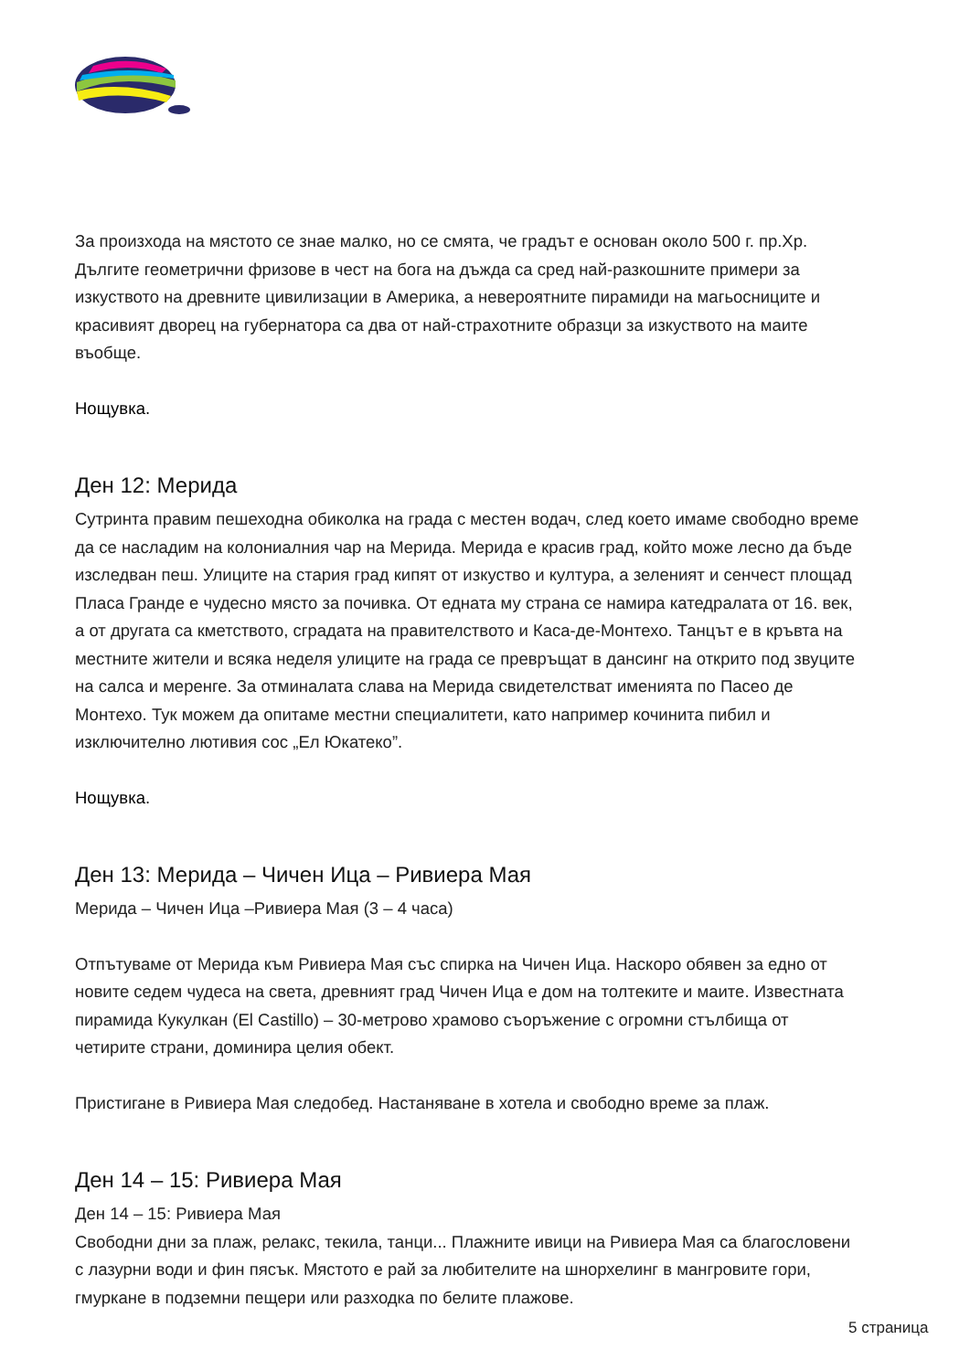За произхода на мястото се знае малко, но се смята, че градът е основан около 500 г. пр.Хр. Дългите геометрични фризове в чест на бога на дъжда са сред най-разкошните примери за изкуството на древните цивилизации в Америка, а невероятните пирамиди на магьосниците и красивият дворец на губернатора са два от най-страхотните образци за изкуството на маите въобще.
Нощувка.
Ден 12: Мерида
Сутринта правим пешеходна обиколка на града с местен водач, след което имаме свободно време да се насладим на колониалния чар на Мерида. Мерида е красив град, който може лесно да бъде изследван пеш. Улиците на стария град кипят от изкуство и култура, а зеленият и сенчест площад Пласа Гранде е чудесно място за почивка. От едната му страна се намира катедралата от 16. век, а от другата са кметството, сградата на правителството и Каса-де-Монтехо. Танцът е в кръвта на местните жители и всяка неделя улиците на града се превръщат в дансинг на открито под звуците на салса и меренге. За отминалата слава на Мерида свидетелстват именията по Пасео де Монтехо. Тук можем да опитаме местни специалитети, като например кочинита пибил и изключително лютивия сос „Ел Юкатеко”.
Нощувка.
Ден 13: Мерида – Чичен Ица – Ривиера Мая
Мерида – Чичен Ица –Ривиера Мая (3 – 4 часа)
Отпътуваме от Мерида към Ривиера Мая със спирка на Чичен Ица. Наскоро обявен за едно от новите седем чудеса на света, древният град Чичен Ица е дом на толтеките и маите. Известната пирамида Кукулкан (El Castillo) – 30-метрово храмово съоръжение с огромни стълбища от четирите страни, доминира целия обект.
Пристигане в Ривиера Мая следобед. Настаняване в хотела и свободно време за плаж.
Ден 14 – 15: Ривиера Мая
Ден 14 – 15: Ривиера Мая
Свободни дни за плаж, релакс, текила, танци... Плажните ивици на Ривиера Мая са благословени с лазурни води и фин пясък. Мястото е рай за любителите на шнорхелинг в мангровите гори, гмуркане в подземни пещери или разходка по белите плажове.
5 страница